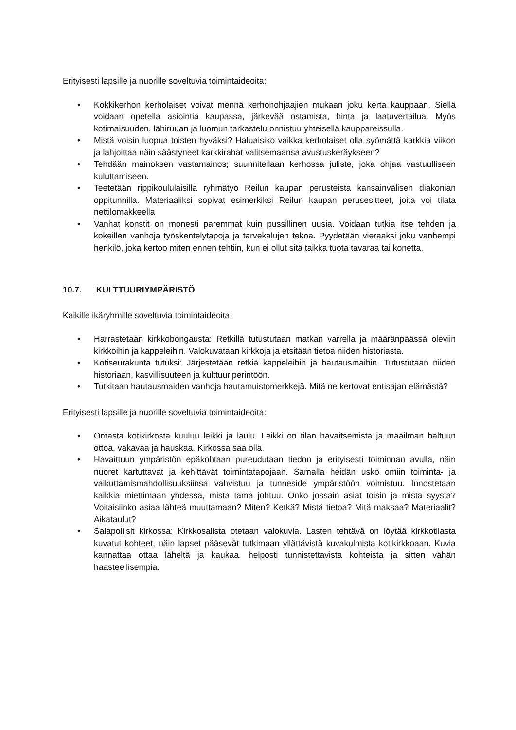Erityisesti lapsille ja nuorille soveltuvia toimintaideoita:
• Kokkikerhon kerholaiset voivat mennä kerhonohjaajien mukaan joku kerta kauppaan. Siellä voidaan opetella asiointia kaupassa, järkevää ostamista, hinta ja laatuvertailua. Myös kotimaisuuden, lähiruuan ja luomun tarkastelu onnistuu yhteisellä kauppareis­sulla.
• Mistä voisin luopua toisten hyväksi? Haluaisiko vaikka kerholaiset olla syömättä kark­kia viikon ja lahjoittaa näin säästyneet karkkirahat valitsemaansa avustuskeräykseen?
• Tehdään mainoksen vastamainos; suunnitellaan kerhossa juliste, joka ohjaa vastuulli­seen kuluttamiseen.
• Teetetään rippikoululaisilla ryhmätyö Reilun kaupan perusteista kansainvälisen diako­nian oppitunnilla. Materiaaliksi sopivat esimerkiksi Reilun kaupan perusesitteet, joita voi tilata nettilomakkeella
• Vanhat konstit on monesti paremmat kuin pussillinen uusia. Voidaan tutkia itse teh­den ja kokeillen vanhoja työskentelytapoja ja tarvekalujen tekoa. Pyydetään vieraaksi joku vanhempi henkilö, joka kertoo miten ennen tehtiin, kun ei ollut sitä taikka tuota tavaraa tai konetta.
10.7. KULTTUURIYMPÄRISTÖ
Kaikille ikäryhmille soveltuvia toimintaideoita:
• Harrastetaan kirkkobongausta: Retkillä tutustutaan matkan varrella ja määränpäässä oleviin kirkkoihin ja kappeleihin. Valokuvataan kirkkoja ja etsitään tietoa niiden histo­riasta.
• Kotiseurakunta tutuksi: Järjestetään retkiä kappeleihin ja hautausmaihin. Tutustutaan niiden historiaan, kasvillisuuteen ja kulttuuriperintöön.
• Tutkitaan hautausmaiden vanhoja hautamuistomerkkejä. Mitä ne kertovat entisajan elämästä?
Erityisesti lapsille ja nuorille soveltuvia toimintaideoita:
• Omasta kotikirkosta kuuluu leikki ja laulu. Leikki on tilan havaitsemista ja maailman haltuun ottoa, vakavaa ja hauskaa. Kirkossa saa olla.
• Havaittuun ympäristön epäkohtaan pureudutaan tiedon ja erityisesti toiminnan avulla, näin nuoret kartuttavat ja kehittävät toimintatapojaan. Samalla heidän usko omiin toiminta- ja vaikuttamismahdollisuuksiinsa vahvistuu ja tunneside ympäristöön voimistuu. Innostetaan kaikkia miettimään yhdessä, mistä tämä johtuu. Onko jossain asiat toisin ja mistä syystä? Voitaisiinko asiaa lähteä muuttamaan? Miten? Ketkä? Mistä tietoa? Mitä maksaa? Materiaalit? Aikataulut?
• Salapoliisit kirkossa: Kirkkosalista otetaan valokuvia. Lasten tehtävä on löytää kirkko­tilasta kuvatut kohteet, näin lapset pääsevät tutkimaan yllättävistä kuvakulmista koti­kirkkoaan. Kuvia kannattaa ottaa läheltä ja kaukaa, helposti tunnistettavista kohteista ja sitten vähän haasteellisempia.